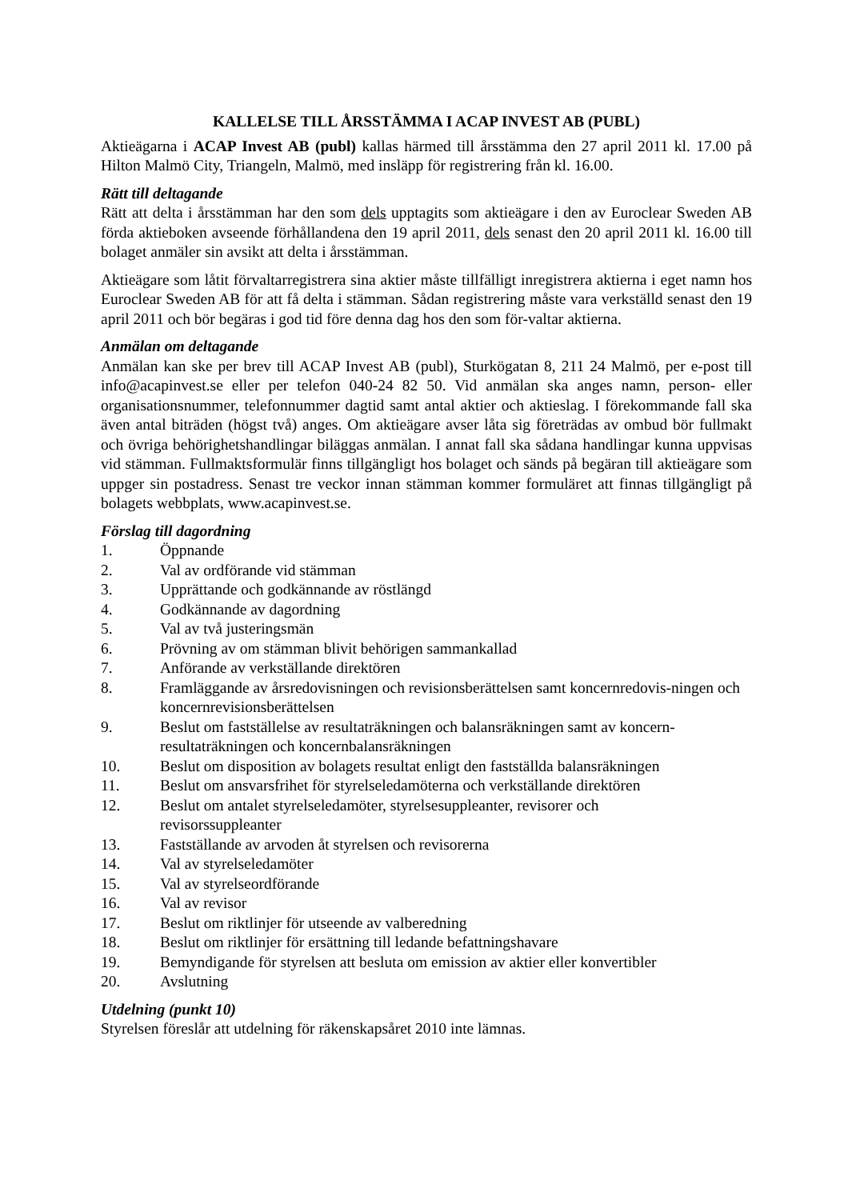KALLELSE TILL ÅRSSTÄMMA I ACAP INVEST AB (PUBL)
Aktieägarna i ACAP Invest AB (publ) kallas härmed till årsstämma den 27 april 2011 kl. 17.00 på Hilton Malmö City, Triangeln, Malmö, med insläpp för registrering från kl. 16.00.
Rätt till deltagande
Rätt att delta i årsstämman har den som dels upptagits som aktieägare i den av Euroclear Sweden AB förda aktieboken avseende förhållandena den 19 april 2011, dels senast den 20 april 2011 kl. 16.00 till bolaget anmäler sin avsikt att delta i årsstämman.
Aktieägare som låtit förvaltarregistrera sina aktier måste tillfälligt inregistrera aktierna i eget namn hos Euroclear Sweden AB för att få delta i stämman. Sådan registrering måste vara verkställd senast den 19 april 2011 och bör begäras i god tid före denna dag hos den som för-valtar aktierna.
Anmälan om deltagande
Anmälan kan ske per brev till ACAP Invest AB (publ), Sturkögatan 8, 211 24 Malmö, per e-post till info@acapinvest.se eller per telefon 040-24 82 50. Vid anmälan ska anges namn, person- eller organisationsnummer, telefonnummer dagtid samt antal aktier och aktieslag. I förekommande fall ska även antal biträden (högst två) anges. Om aktieägare avser låta sig företrädas av ombud bör fullmakt och övriga behörighetshandlingar biläggas anmälan. I annat fall ska sådana handlingar kunna uppvisas vid stämman. Fullmaktsformulär finns tillgängligt hos bolaget och sänds på begäran till aktieägare som uppger sin postadress. Senast tre veckor innan stämman kommer formuläret att finnas tillgängligt på bolagets webbplats, www.acapinvest.se.
Förslag till dagordning
1. Öppnande
2. Val av ordförande vid stämman
3. Upprättande och godkännande av röstlängd
4. Godkännande av dagordning
5. Val av två justeringsmän
6. Prövning av om stämman blivit behörigen sammankallad
7. Anförande av verkställande direktören
8. Framläggande av årsredovisningen och revisionsberättelsen samt koncernredovis-ningen och koncernrevisionsberättelsen
9. Beslut om fastställelse av resultaträkningen och balansräkningen samt av koncern-resultaträkningen och koncernbalansräkningen
10. Beslut om disposition av bolagets resultat enligt den fastställda balansräkningen
11. Beslut om ansvarsfrihet för styrelseledamöterna och verkställande direktören
12. Beslut om antalet styrelseledamöter, styrelsesuppleanter, revisorer och
revisorssuppleanter
13. Fastställande av arvoden åt styrelsen och revisorerna
14. Val av styrelseledamöter
15. Val av styrelseordförande
16. Val av revisor
17. Beslut om riktlinjer för utseende av valberedning
18. Beslut om riktlinjer för ersättning till ledande befattningshavare
19. Bemyndigande för styrelsen att besluta om emission av aktier eller konvertibler
20. Avslutning
Utdelning (punkt 10)
Styrelsen föreslår att utdelning för räkenskapsåret 2010 inte lämnas.